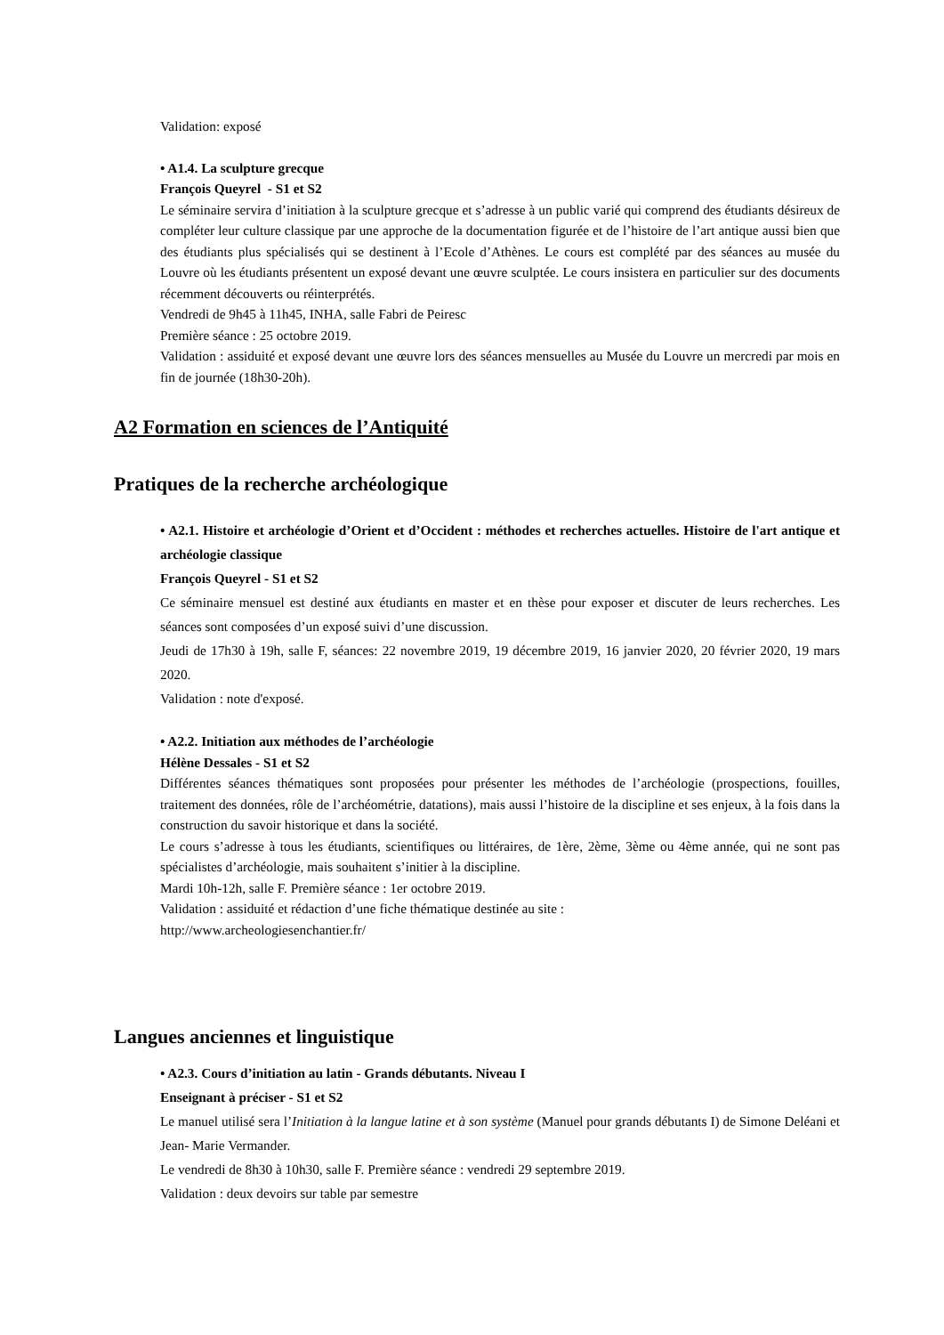Validation: exposé
• A1.4. La sculpture grecque
François Queyrel - S1 et S2
Le séminaire servira d’initiation à la sculpture grecque et s’adresse à un public varié qui comprend des étudiants désireux de compléter leur culture classique par une approche de la documentation figurée et de l’histoire de l’art antique aussi bien que des étudiants plus spécialisés qui se destinent à l’Ecole d’Athènes. Le cours est complété par des séances au musée du Louvre où les étudiants présentent un exposé devant une œuvre sculptée. Le cours insistera en particulier sur des documents récemment découverts ou réinterprétés.
Vendredi de 9h45 à 11h45, INHA, salle Fabri de Peiresc
Première séance : 25 octobre 2019.
Validation : assiduité et exposé devant une œuvre lors des séances mensuelles au Musée du Louvre un mercredi par mois en fin de journée (18h30-20h).
A2 Formation en sciences de l’Antiquité
Pratiques de la recherche archéologique
• A2.1. Histoire et archéologie d’Orient et d’Occident : méthodes et recherches actuelles. Histoire de l'art antique et archéologie classique
François Queyrel - S1 et S2
Ce séminaire mensuel est destiné aux étudiants en master et en thèse pour exposer et discuter de leurs recherches. Les séances sont composées d’un exposé suivi d’une discussion.
Jeudi de 17h30 à 19h, salle F, séances: 22 novembre 2019, 19 décembre 2019, 16 janvier 2020, 20 février 2020, 19 mars 2020.
Validation : note d'exposé.
• A2.2. Initiation aux méthodes de l’archéologie
Hélène Dessales - S1 et S2
Différentes séances thématiques sont proposées pour présenter les méthodes de l’archéologie (prospections, fouilles, traitement des données, rôle de l’archéométrie, datations), mais aussi l’histoire de la discipline et ses enjeux, à la fois dans la construction du savoir historique et dans la société.
Le cours s’adresse à tous les étudiants, scientifiques ou littéraires, de 1ère, 2ème, 3ème ou 4ème année, qui ne sont pas spécialistes d’archéologie, mais souhaitent s’initier à la discipline.
Mardi 10h-12h, salle F. Première séance : 1er octobre 2019.
Validation : assiduité et rédaction d’une fiche thématique destinée au site :
http://www.archeologiesenchantier.fr/
Langues anciennes et linguistique
• A2.3. Cours d’initiation au latin - Grands débutants. Niveau I
Enseignant à préciser - S1 et S2
Le manuel utilisé sera l’Initiation à la langue latine et à son système (Manuel pour grands débutants I) de Simone Deléani et Jean- Marie Vermander.
Le vendredi de 8h30 à 10h30, salle F. Première séance : vendredi 29 septembre 2019.
Validation : deux devoirs sur table par semestre